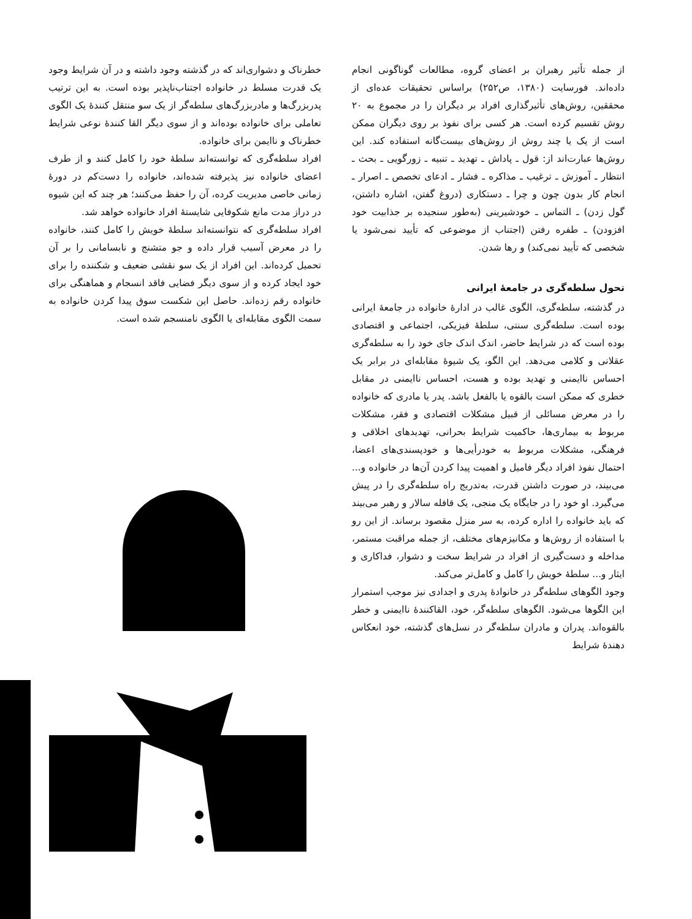از جمله تأثیر رهبران بر اعضای گروه، مطالعات گوناگونی انجام داده‌اند. فورسایت (۱۳۸۰، ص۲۵۲) براساس تحقیقات عده‌ای از محققین، روش‌های تأثیرگذاری افراد بر دیگران را در مجموع به ۲۰ روش تقسیم کرده است. هر کسی برای نفوذ بر روی دیگران ممکن است از یک یا چند روش از روش‌های بیست‌گانه استفاده کند. این روش‌ها عبارت‌اند از: قول ـ پاداش ـ تهدید ـ تنبیه ـ زورگویی ـ بحث ـ انتظار ـ آموزش ـ ترغیب ـ مذاکره ـ فشار ـ ادعای تخصص ـ اصرار ـ انجام کار بدون چون و چرا ـ دستکاری (دروغ گفتن، اشاره داشتن، گول زدن) ـ التماس ـ خودشیرینی (به‌طور سنجیده بر جذابیت خود افزودن) ـ طفره رفتن (اجتناب از موضوعی که تأیید نمی‌شود یا شخصی که تأیید نمی‌کند) و رها شدن.
تحول سلطه‌گری در جامعهٔ ایرانی
در گذشته، سلطه‌گری، الگوی غالب در ادارهٔ خانواده در جامعهٔ ایرانی بوده است. سلطه‌گری سنتی، سلطهٔ فیزیکی، اجتماعی و اقتصادی بوده است که در شرایط حاضر، اندک اندک جای خود را به سلطه‌گری عقلانی و کلامی می‌دهد. این الگو، یک شیوهٔ مقابله‌ای در برابر یک احساس ناایمنی و تهدید بوده و هست، احساس ناایمنی در مقابل خطری که ممکن است بالقوه یا بالفعل باشد. پدر یا مادری که خانواده را در معرض مسائلی از قبیل مشکلات اقتصادی و فقر، مشکلات مربوط به بیماری‌ها، حاکمیت شرایط بحرانی، تهدیدهای اخلاقی و فرهنگی، مشکلات مربوط به خودرأیی‌ها و خودپسندی‌های اعضا، احتمال نفوذ افراد دیگر فامیل و اهمیت پیدا کردن آن‌ها در خانواده و... می‌بیند، در صورت داشتن قدرت، به‌تدریج راه سلطه‌گری را در پیش می‌گیرد. او خود را در جایگاه یک منجی، یک قافله سالار و رهبر می‌بیند که باید خانواده را اداره کرده، به سر منزل مقصود برساند. از این رو با استفاده از روش‌ها و مکانیزم‌های مختلف، از جمله مراقبت مستمر، مداخله و دست‌گیری از افراد در شرایط سخت و دشوار، فداکاری و ایثار و... سلطهٔ خویش را کامل و کامل‌تر می‌کند.
وجود الگوهای سلطه‌گر در خانوادهٔ پدری و اجدادی نیز موجب استمرار این الگوها می‌شود. الگوهای سلطه‌گر، خود، القاکنندهٔ ناایمنی و خطر بالقوه‌اند. پدران و مادران سلطه‌گر در نسل‌های گذشته، خود انعکاس دهندهٔ شرایط
خطرناک و دشواری‌اند که در گذشته وجود داشته و در آن شرایط وجود یک قدرت مسلط در خانواده اجتناب‌ناپذیر بوده است. به این ترتیب پدربزرگ‌ها و مادربزرگ‌های سلطه‌گر از یک سو منتقل کنندهٔ یک الگوی تعاملی برای خانواده بوده‌اند و از سوی دیگر القا کنندهٔ نوعی شرایط خطرناک و ناایمن برای خانواده.
افراد سلطه‌گری که توانسته‌اند سلطهٔ خود را کامل کنند و از طرف اعضای خانواده نیز پذیرفته شده‌اند، خانواده را دست‌کم در دورهٔ زمانی خاصی مدیریت کرده، آن را حفظ می‌کنند؛ هر چند که این شیوه در دراز مدت مانع شکوفایی شایستهٔ افراد خانواده خواهد شد.
افراد سلطه‌گری که نتوانسته‌اند سلطهٔ خویش را کامل کنند، خانواده را در معرض آسیب قرار داده و جو متشنج و نابسامانی را بر آن تحمیل کرده‌اند. این افراد از یک سو نقشی ضعیف و شکننده را برای خود ایجاد کرده و از سوی دیگر فضایی فاقد انسجام و هماهنگی برای خانواده رقم زده‌اند. حاصل این شکست سوق پیدا کردن خانواده به سمت الگوی مقابله‌ای یا الگوی نامنسجم شده است.